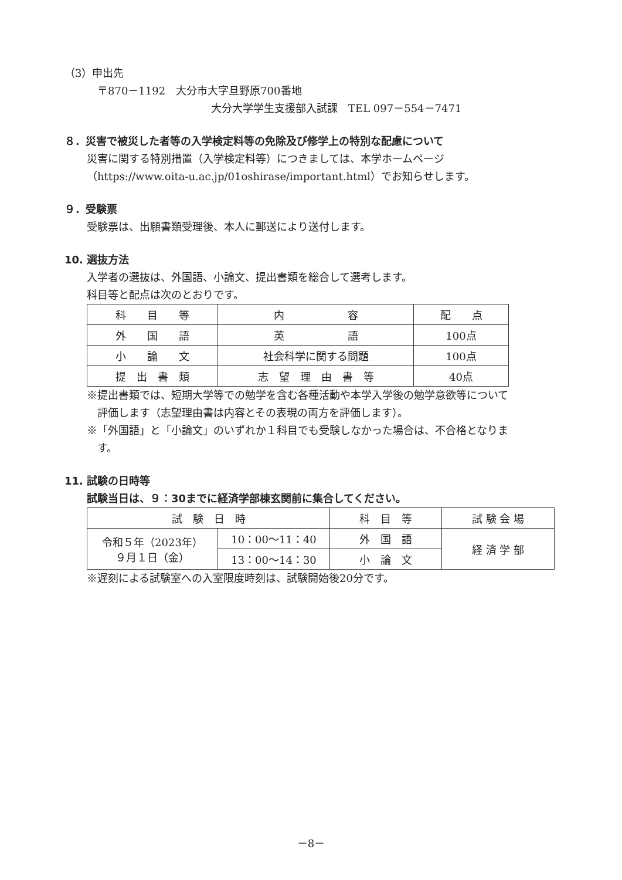（3）申出先
〒870－1192　大分市大字旦野原700番地
大分大学学生支援部入試課　TEL 097－554－7471
８．災害で被災した者等の入学検定料等の免除及び修学上の特別な配慮について
災害に関する特別措置（入学検定料等）につきましては、本学ホームページ
（https://www.oita-u.ac.jp/01oshirase/important.html）でお知らせします。
９．受験票
受験票は、出願書類受理後、本人に郵送により送付します。
10. 選抜方法
入学者の選抜は、外国語、小論文、提出書類を総合して選考します。
科目等と配点は次のとおりです。
| 科 目 等 | 内 容 | 配 点 |
| 外 国 語 | 英 語 | 100点 |
| 小 論 文 | 社会科学に関する問題 | 100点 |
| 提 出 書 類 | 志 望 理 由 書 等 | 40点 |
※提出書類では、短期大学等での勉学を含む各種活動や本学入学後の勉学意欲等について
　評価します（志望理由書は内容とその表現の両方を評価します）。
※「外国語」と「小論文」のいずれか１科目でも受験しなかった場合は、不合格となりま
　す。
11. 試験の日時等
試験当日は、９：30までに経済学部棟玄関前に集合してください。
| 試 験 日 時 | | 科 目 等 | 試 験 会 場 |
| 令和５年（2023年） ９月１日（金） | 10：00～11：40 | 外 国 語 | 経 済 学 部 |
| | 13：00～14：30 | 小 論 文 | |
※遅刻による試験室への入室限度時刻は、試験開始後20分です。
－8－